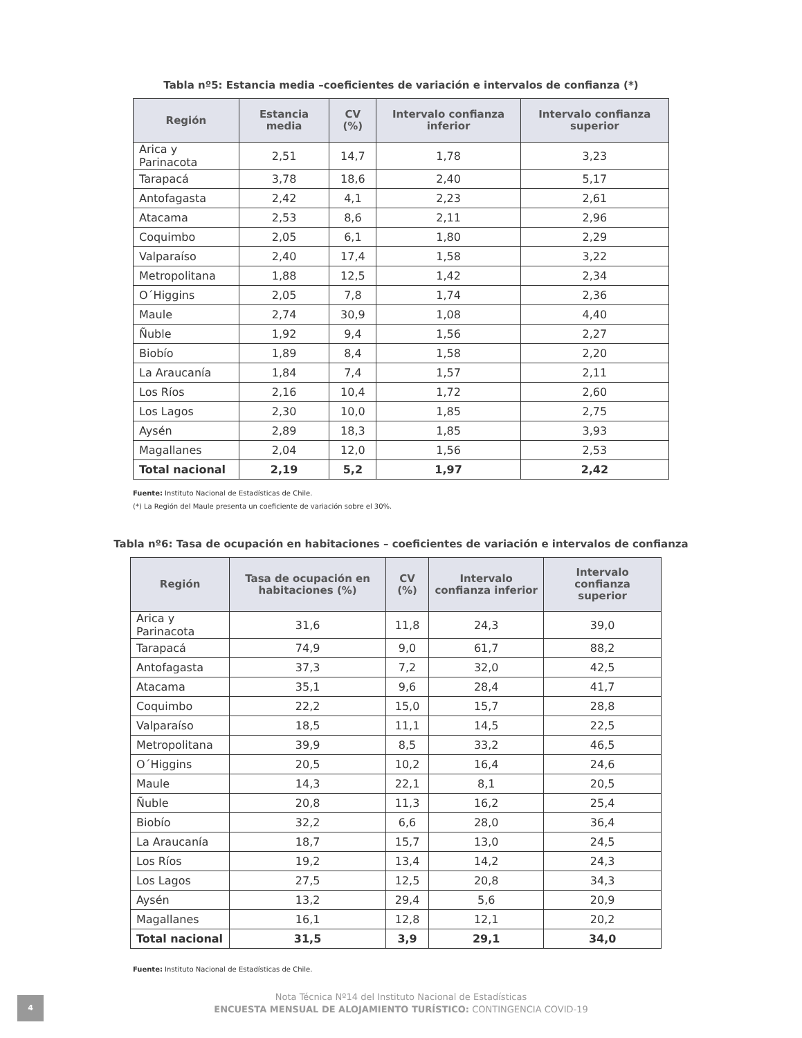Tabla nº5: Estancia media –coeficientes de variación e intervalos de confianza (*)
| Región | Estancia media | CV (%) | Intervalo confianza inferior | Intervalo confianza superior |
| --- | --- | --- | --- | --- |
| Arica y Parinacota | 2,51 | 14,7 | 1,78 | 3,23 |
| Tarapacá | 3,78 | 18,6 | 2,40 | 5,17 |
| Antofagasta | 2,42 | 4,1 | 2,23 | 2,61 |
| Atacama | 2,53 | 8,6 | 2,11 | 2,96 |
| Coquimbo | 2,05 | 6,1 | 1,80 | 2,29 |
| Valparaíso | 2,40 | 17,4 | 1,58 | 3,22 |
| Metropolitana | 1,88 | 12,5 | 1,42 | 2,34 |
| O´Higgins | 2,05 | 7,8 | 1,74 | 2,36 |
| Maule | 2,74 | 30,9 | 1,08 | 4,40 |
| Ñuble | 1,92 | 9,4 | 1,56 | 2,27 |
| Biobío | 1,89 | 8,4 | 1,58 | 2,20 |
| La Araucanía | 1,84 | 7,4 | 1,57 | 2,11 |
| Los Ríos | 2,16 | 10,4 | 1,72 | 2,60 |
| Los Lagos | 2,30 | 10,0 | 1,85 | 2,75 |
| Aysén | 2,89 | 18,3 | 1,85 | 3,93 |
| Magallanes | 2,04 | 12,0 | 1,56 | 2,53 |
| Total nacional | 2,19 | 5,2 | 1,97 | 2,42 |
Fuente: Instituto Nacional de Estadísticas de Chile.
(*) La Región del Maule presenta un coeficiente de variación sobre el 30%.
Tabla nº6: Tasa de ocupación en habitaciones – coeficientes de variación e intervalos de confianza
| Región | Tasa de ocupación en habitaciones (%) | CV (%) | Intervalo confianza inferior | Intervalo confianza superior |
| --- | --- | --- | --- | --- |
| Arica y Parinacota | 31,6 | 11,8 | 24,3 | 39,0 |
| Tarapacá | 74,9 | 9,0 | 61,7 | 88,2 |
| Antofagasta | 37,3 | 7,2 | 32,0 | 42,5 |
| Atacama | 35,1 | 9,6 | 28,4 | 41,7 |
| Coquimbo | 22,2 | 15,0 | 15,7 | 28,8 |
| Valparaíso | 18,5 | 11,1 | 14,5 | 22,5 |
| Metropolitana | 39,9 | 8,5 | 33,2 | 46,5 |
| O´Higgins | 20,5 | 10,2 | 16,4 | 24,6 |
| Maule | 14,3 | 22,1 | 8,1 | 20,5 |
| Ñuble | 20,8 | 11,3 | 16,2 | 25,4 |
| Biobío | 32,2 | 6,6 | 28,0 | 36,4 |
| La Araucanía | 18,7 | 15,7 | 13,0 | 24,5 |
| Los Ríos | 19,2 | 13,4 | 14,2 | 24,3 |
| Los Lagos | 27,5 | 12,5 | 20,8 | 34,3 |
| Aysén | 13,2 | 29,4 | 5,6 | 20,9 |
| Magallanes | 16,1 | 12,8 | 12,1 | 20,2 |
| Total nacional | 31,5 | 3,9 | 29,1 | 34,0 |
Fuente: Instituto Nacional de Estadísticas de Chile.
4
Nota Técnica Nº14 del Instituto Nacional de Estadísticas
ENCUESTA MENSUAL DE ALOJAMIENTO TURÍSTICO: CONTINGENCIA COVID-19